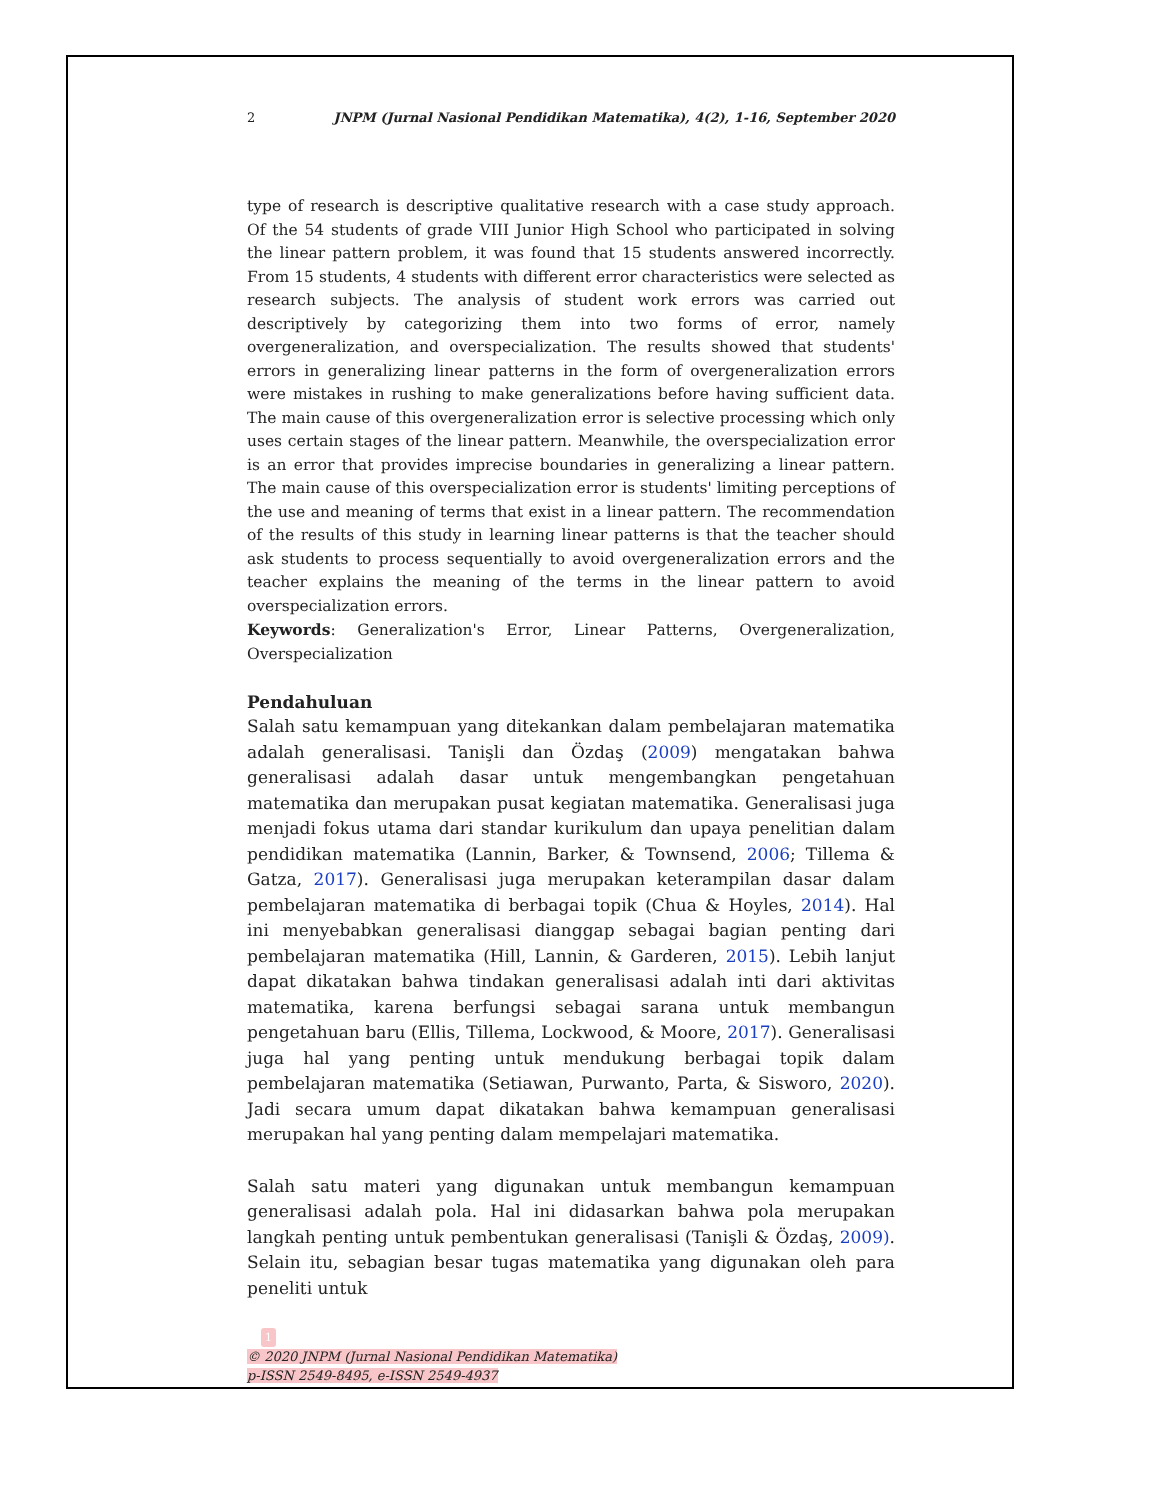2 JNPM (Jurnal Nasional Pendidikan Matematika), 4(2), 1-16, September 2020
type of research is descriptive qualitative research with a case study approach. Of the 54 students of grade VIII Junior High School who participated in solving the linear pattern problem, it was found that 15 students answered incorrectly. From 15 students, 4 students with different error characteristics were selected as research subjects. The analysis of student work errors was carried out descriptively by categorizing them into two forms of error, namely overgeneralization, and overspecialization. The results showed that students' errors in generalizing linear patterns in the form of overgeneralization errors were mistakes in rushing to make generalizations before having sufficient data. The main cause of this overgeneralization error is selective processing which only uses certain stages of the linear pattern. Meanwhile, the overspecialization error is an error that provides imprecise boundaries in generalizing a linear pattern. The main cause of this overspecialization error is students' limiting perceptions of the use and meaning of terms that exist in a linear pattern. The recommendation of the results of this study in learning linear patterns is that the teacher should ask students to process sequentially to avoid overgeneralization errors and the teacher explains the meaning of the terms in the linear pattern to avoid overspecialization errors.
Keywords: Generalization's Error, Linear Patterns, Overgeneralization, Overspecialization
Pendahuluan
Salah satu kemampuan yang ditekankan dalam pembelajaran matematika adalah generalisasi. Tanişli dan Özdaş (2009) mengatakan bahwa generalisasi adalah dasar untuk mengembangkan pengetahuan matematika dan merupakan pusat kegiatan matematika. Generalisasi juga menjadi fokus utama dari standar kurikulum dan upaya penelitian dalam pendidikan matematika (Lannin, Barker, & Townsend, 2006; Tillema & Gatza, 2017). Generalisasi juga merupakan keterampilan dasar dalam pembelajaran matematika di berbagai topik (Chua & Hoyles, 2014). Hal ini menyebabkan generalisasi dianggap sebagai bagian penting dari pembelajaran matematika (Hill, Lannin, & Garderen, 2015). Lebih lanjut dapat dikatakan bahwa tindakan generalisasi adalah inti dari aktivitas matematika, karena berfungsi sebagai sarana untuk membangun pengetahuan baru (Ellis, Tillema, Lockwood, & Moore, 2017). Generalisasi juga hal yang penting untuk mendukung berbagai topik dalam pembelajaran matematika (Setiawan, Purwanto, Parta, & Sisworo, 2020). Jadi secara umum dapat dikatakan bahwa kemampuan generalisasi merupakan hal yang penting dalam mempelajari matematika.
Salah satu materi yang digunakan untuk membangun kemampuan generalisasi adalah pola. Hal ini didasarkan bahwa pola merupakan langkah penting untuk pembentukan generalisasi (Tanişli & Özdaş, 2009). Selain itu, sebagian besar tugas matematika yang digunakan oleh para peneliti untuk
1
© 2020 JNPM (Jurnal Nasional Pendidikan Matematika)
p-ISSN 2549-8495, e-ISSN 2549-4937